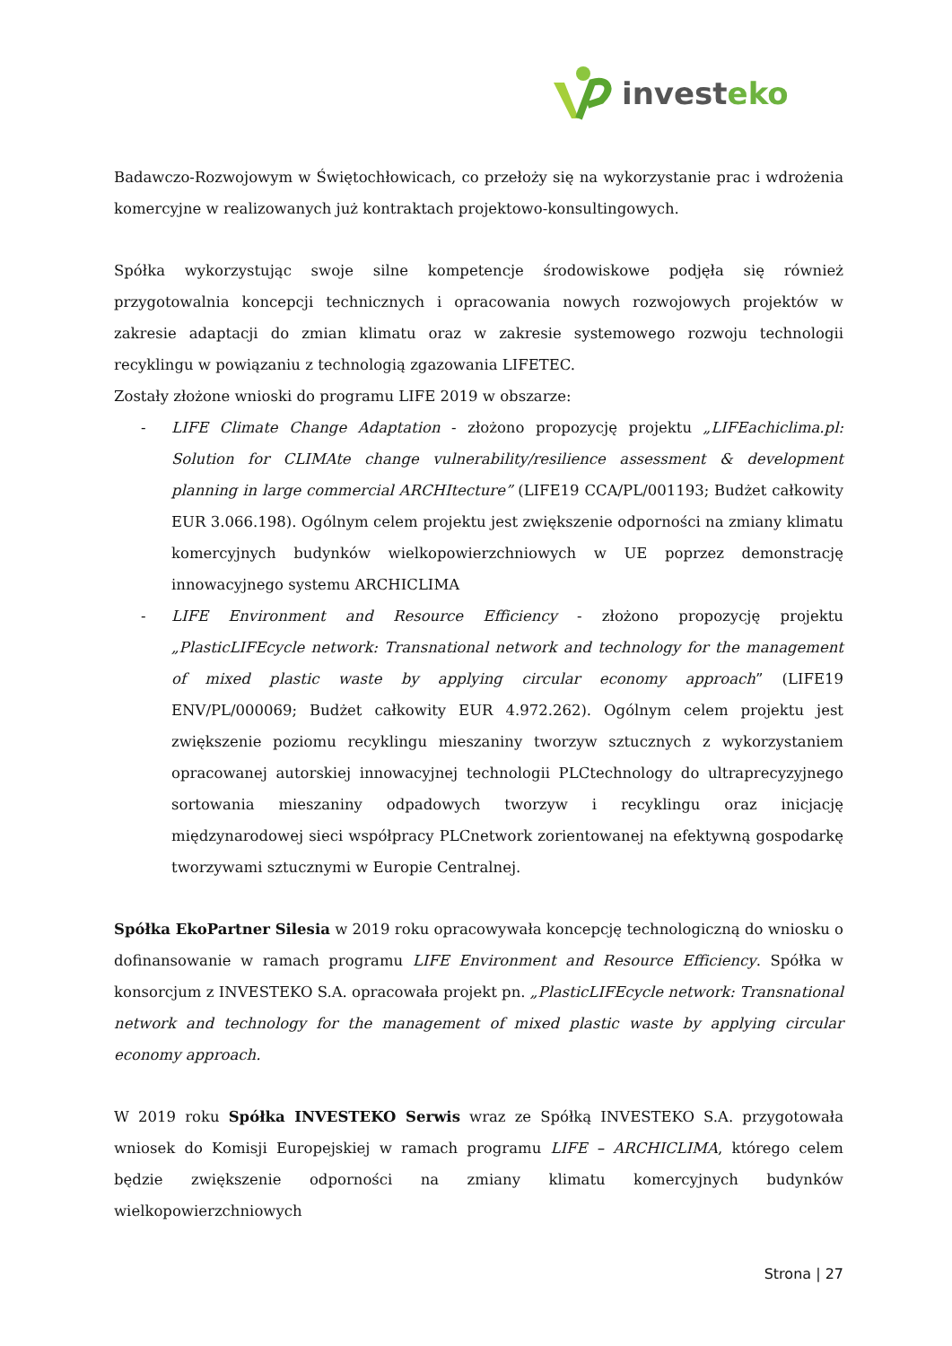invest eko
Badawczo-Rozwojowym w Świętochłowicach, co przełoży się na wykorzystanie prac i wdrożenia komercyjne w realizowanych już kontraktach projektowo-konsultingowych.
Spółka wykorzystując swoje silne kompetencje środowiskowe podjęła się również przygotowalnia koncepcji technicznych i opracowania nowych rozwojowych projektów w zakresie adaptacji do zmian klimatu oraz w zakresie systemowego rozwoju technologii recyklingu w powiązaniu z technologią zgazowania LIFETEC.
Zostały złożone wnioski do programu LIFE 2019 w obszarze:
- LIFE Climate Change Adaptation - złożono propozycję projektu „LIFEachiclima.pl: Solution for CLIMAte change vulnerability/resilience assessment & development planning in large commercial ARCHItecture” (LIFE19 CCA/PL/001193; Budżet całkowity EUR 3.066.198). Ogólnym celem projektu jest zwiększenie odporności na zmiany klimatu komercyjnych budynków wielkopowierzchniowych w UE poprzez demonstrację innowacyjnego systemu ARCHICLIMA
- LIFE Environment and Resource Efficiency - złożono propozycję projektu „PlasticLIFEcycle network: Transnational network and technology for the management of mixed plastic waste by applying circular economy approach” (LIFE19 ENV/PL/000069; Budżet całkowity EUR 4.972.262). Ogólnym celem projektu jest zwiększenie poziomu recyklingu mieszaniny tworzyw sztucznych z wykorzystaniem opracowanej autorskiej innowacyjnej technologii PLCtechnology do ultraprecyzyjnego sortowania mieszaniny odpadowych tworzyw i recyklingu oraz inicjację międzynarodowej sieci współpracy PLCnetwork zorientowanej na efektywną gospodarkę tworzywami sztucznymi w Europie Centralnej.
Spółka EkoPartner Silesia w 2019 roku opracowywała koncepcję technologiczną do wniosku o dofinansowanie w ramach programu LIFE Environment and Resource Efficiency. Spółka w konsorcjum z INVESTEKO S.A. opracowała projekt pn. „PlasticLIFEcycle network: Transnational network and technology for the management of mixed plastic waste by applying circular economy approach.
W 2019 roku Spółka INVESTEKO Serwis wraz ze Spółką INVESTEKO S.A. przygotowała wniosek do Komisji Europejskiej w ramach programu LIFE – ARCHICLIMA, którego celem będzie zwiększenie odporności na zmiany klimatu komercyjnych budynków wielkopowierzchniowych
Strona | 27